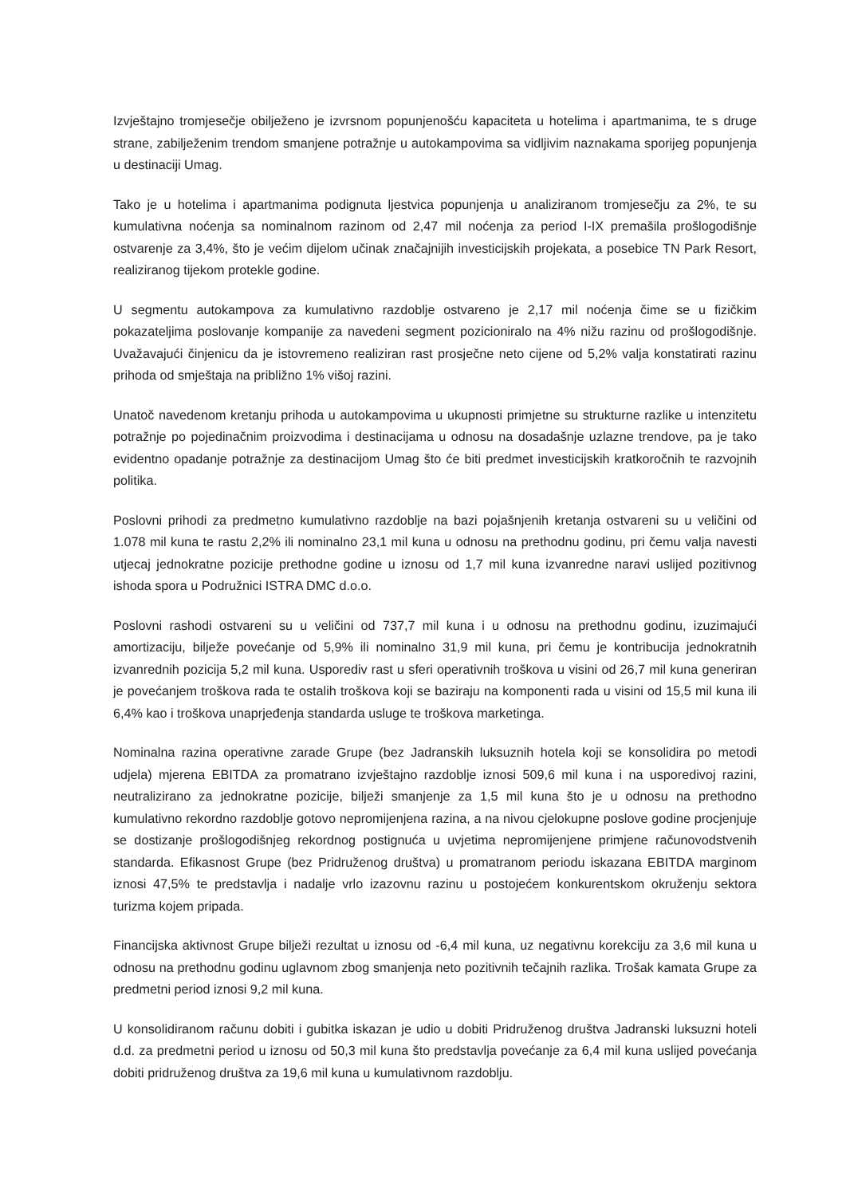Izvještajno tromjesečje obilježeno je izvrsnom popunjenošću kapaciteta u hotelima i apartmanima, te s druge strane, zabilježenim trendom smanjene potražnje u autokampovima sa vidljivim naznakama sporijeg popunjenja u destinaciji Umag.
Tako je u hotelima i apartmanima podignuta ljestvica popunjenja u analiziranom tromjesečju za 2%, te su kumulativna noćenja sa nominalnom razinom od 2,47 mil noćenja za period I-IX premašila prošlogodišnje ostvarenje za 3,4%, što je većim dijelom učinak značajnijih investicijskih projekata, a posebice TN Park Resort, realiziranog tijekom protekle godine.
U segmentu autokampova za kumulativno razdoblje ostvareno je 2,17 mil noćenja čime se u fizičkim pokazateljima poslovanje kompanije za navedeni segment pozicioniralo na 4% nižu razinu od prošlogodišnje. Uvažavajući činjenicu da je istovremeno realiziran rast prosječne neto cijene od 5,2% valja konstatirati razinu prihoda od smještaja na približno 1% višoj razini.
Unatoč navedenom kretanju prihoda u autokampovima u ukupnosti primjetne su strukturne razlike u intenzitetu potražnje po pojedinačnim proizvodima i destinacijama u odnosu na dosadašnje uzlazne trendove, pa je tako evidentno opadanje potražnje za destinacijom Umag što će biti predmet investicijskih kratkoročnih te razvojnih politika.
Poslovni prihodi za predmetno kumulativno razdoblje na bazi pojašnjenih kretanja ostvareni su u veličini od 1.078 mil kuna te rastu 2,2% ili nominalno 23,1 mil kuna u odnosu na prethodnu godinu, pri čemu valja navesti utjecaj jednokratne pozicije prethodne godine u iznosu od 1,7 mil kuna izvanredne naravi uslijed pozitivnog ishoda spora u Podružnici ISTRA DMC d.o.o.
Poslovni rashodi ostvareni su u veličini od 737,7 mil kuna i u odnosu na prethodnu godinu, izuzimajući amortizaciju, bilježe povećanje od 5,9% ili nominalno 31,9 mil kuna, pri čemu je kontribucija jednokratnih izvanrednih pozicija 5,2 mil kuna. Usporediv rast u sferi operativnih troškova u visini od 26,7 mil kuna generiran je povećanjem troškova rada te ostalih troškova koji se baziraju na komponenti rada u visini od 15,5 mil kuna ili 6,4% kao i troškova unaprjeđenja standarda usluge te troškova marketinga.
Nominalna razina operativne zarade Grupe (bez Jadranskih luksuznih hotela koji se konsolidira po metodi udjela) mjerena EBITDA za promatrano izvještajno razdoblje iznosi 509,6 mil kuna i na usporedivoj razini, neutralizirano za jednokratne pozicije, bilježi smanjenje za 1,5 mil kuna što je u odnosu na prethodno kumulativno rekordno razdoblje gotovo nepromijenjena razina, a na nivou cjelokupne poslove godine procjenjuje se dostizanje prošlogodišnjeg rekordnog postignuća u uvjetima nepromijenjene primjene računovodstvenih standarda. Efikasnost Grupe (bez Pridruženog društva) u promatranom periodu iskazana EBITDA marginom iznosi 47,5% te predstavlja i nadalje vrlo izazovnu razinu u postojećem konkurentskom okruženju sektora turizma kojem pripada.
Financijska aktivnost Grupe bilježi rezultat u iznosu od -6,4 mil kuna, uz negativnu korekciju za 3,6 mil kuna u odnosu na prethodnu godinu uglavnom zbog smanjenja neto pozitivnih tečajnih razlika. Trošak kamata Grupe za predmetni period iznosi 9,2 mil kuna.
U konsolidiranom računu dobiti i gubitka iskazan je udio u dobiti Pridruženog društva Jadranski luksuzni hoteli d.d. za predmetni period u iznosu od 50,3 mil kuna što predstavlja povećanje za 6,4 mil kuna uslijed povećanja dobiti pridruženog društva za 19,6 mil kuna u kumulativnom razdoblju.